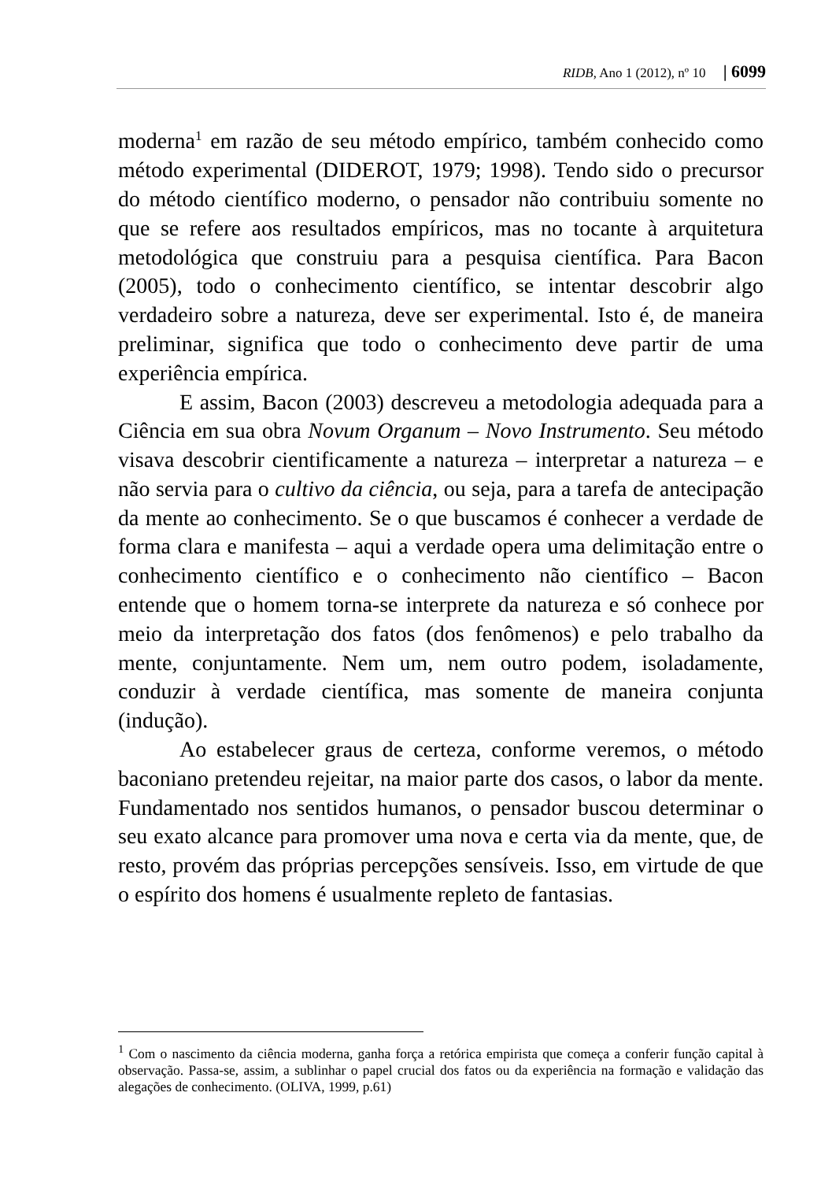RIDB, Ano 1 (2012), nº 10 | 6099
moderna<sup>1</sup> em razão de seu método empírico, também conhecido como método experimental (DIDEROT, 1979; 1998). Tendo sido o precursor do método científico moderno, o pensador não contribuiu somente no que se refere aos resultados empíricos, mas no tocante à arquitetura metodológica que construiu para a pesquisa científica. Para Bacon (2005), todo o conhecimento científico, se intentar descobrir algo verdadeiro sobre a natureza, deve ser experimental. Isto é, de maneira preliminar, significa que todo o conhecimento deve partir de uma experiência empírica.
E assim, Bacon (2003) descreveu a metodologia adequada para a Ciência em sua obra Novum Organum – Novo Instrumento. Seu método visava descobrir cientificamente a natureza – interpretar a natureza – e não servia para o cultivo da ciência, ou seja, para a tarefa de antecipação da mente ao conhecimento. Se o que buscamos é conhecer a verdade de forma clara e manifesta – aqui a verdade opera uma delimitação entre o conhecimento científico e o conhecimento não científico – Bacon entende que o homem torna-se interprete da natureza e só conhece por meio da interpretação dos fatos (dos fenômenos) e pelo trabalho da mente, conjuntamente. Nem um, nem outro podem, isoladamente, conduzir à verdade científica, mas somente de maneira conjunta (indução).
Ao estabelecer graus de certeza, conforme veremos, o método baconiano pretendeu rejeitar, na maior parte dos casos, o labor da mente. Fundamentado nos sentidos humanos, o pensador buscou determinar o seu exato alcance para promover uma nova e certa via da mente, que, de resto, provém das próprias percepções sensíveis. Isso, em virtude de que o espírito dos homens é usualmente repleto de fantasias.
<sup>1</sup> Com o nascimento da ciência moderna, ganha força a retórica empirista que começa a conferir função capital à observação. Passa-se, assim, a sublinhar o papel crucial dos fatos ou da experiência na formação e validação das alegações de conhecimento. (OLIVA, 1999, p.61)